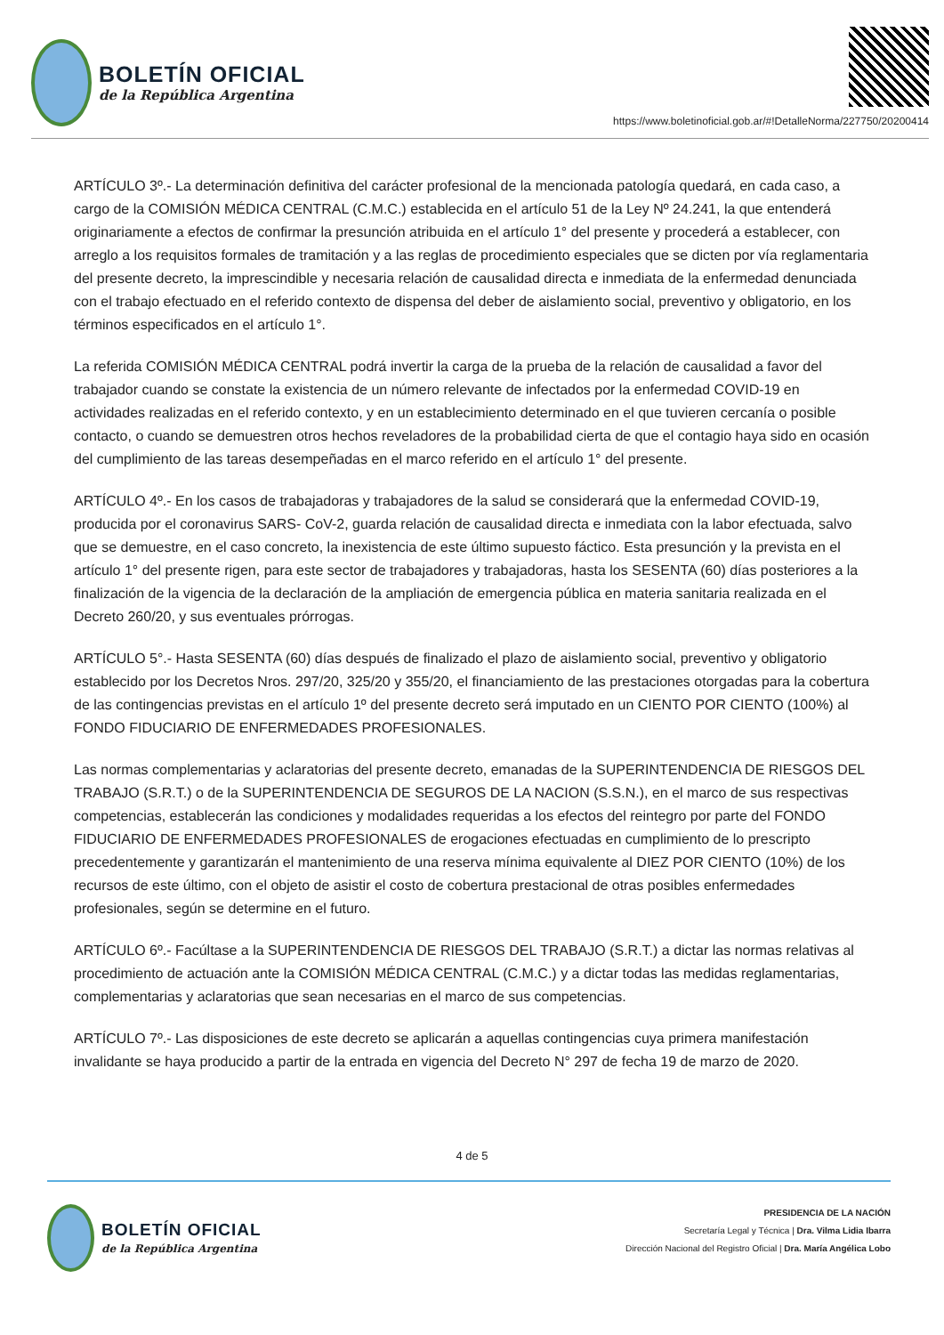BOLETÍN OFICIAL
de la República Argentina
https://www.boletinoficial.gob.ar/#!DetalleNorma/227750/20200414
ARTÍCULO 3º.- La determinación definitiva del carácter profesional de la mencionada patología quedará, en cada caso, a cargo de la COMISIÓN MÉDICA CENTRAL (C.M.C.) establecida en el artículo 51 de la Ley Nº 24.241, la que entenderá originariamente a efectos de confirmar la presunción atribuida en el artículo 1° del presente y procederá a establecer, con arreglo a los requisitos formales de tramitación y a las reglas de procedimiento especiales que se dicten por vía reglamentaria del presente decreto, la imprescindible y necesaria relación de causalidad directa e inmediata de la enfermedad denunciada con el trabajo efectuado en el referido contexto de dispensa del deber de aislamiento social, preventivo y obligatorio, en los términos especificados en el artículo 1°.
La referida COMISIÓN MÉDICA CENTRAL podrá invertir la carga de la prueba de la relación de causalidad a favor del trabajador cuando se constate la existencia de un número relevante de infectados por la enfermedad COVID-19 en actividades realizadas en el referido contexto, y en un establecimiento determinado en el que tuvieren cercanía o posible contacto, o cuando se demuestren otros hechos reveladores de la probabilidad cierta de que el contagio haya sido en ocasión del cumplimiento de las tareas desempeñadas en el marco referido en el artículo 1° del presente.
ARTÍCULO 4º.- En los casos de trabajadoras y trabajadores de la salud se considerará que la enfermedad COVID-19, producida por el coronavirus SARS- CoV-2, guarda relación de causalidad directa e inmediata con la labor efectuada, salvo que se demuestre, en el caso concreto, la inexistencia de este último supuesto fáctico. Esta presunción y la prevista en el artículo 1° del presente rigen, para este sector de trabajadores y trabajadoras, hasta los SESENTA (60) días posteriores a la finalización de la vigencia de la declaración de la ampliación de emergencia pública en materia sanitaria realizada en el Decreto 260/20, y sus eventuales prórrogas.
ARTÍCULO 5°.- Hasta SESENTA (60) días después de finalizado el plazo de aislamiento social, preventivo y obligatorio establecido por los Decretos Nros. 297/20, 325/20 y 355/20, el financiamiento de las prestaciones otorgadas para la cobertura de las contingencias previstas en el artículo 1º del presente decreto será imputado en un CIENTO POR CIENTO (100%) al FONDO FIDUCIARIO DE ENFERMEDADES PROFESIONALES.
Las normas complementarias y aclaratorias del presente decreto, emanadas de la SUPERINTENDENCIA DE RIESGOS DEL TRABAJO (S.R.T.) o de la SUPERINTENDENCIA DE SEGUROS DE LA NACION (S.S.N.), en el marco de sus respectivas competencias, establecerán las condiciones y modalidades requeridas a los efectos del reintegro por parte del FONDO FIDUCIARIO DE ENFERMEDADES PROFESIONALES de erogaciones efectuadas en cumplimiento de lo prescripto precedentemente y garantizarán el mantenimiento de una reserva mínima equivalente al DIEZ POR CIENTO (10%) de los recursos de este último, con el objeto de asistir el costo de cobertura prestacional de otras posibles enfermedades profesionales, según se determine en el futuro.
ARTÍCULO 6º.- Facúltase a la SUPERINTENDENCIA DE RIESGOS DEL TRABAJO (S.R.T.) a dictar las normas relativas al procedimiento de actuación ante la COMISIÓN MÉDICA CENTRAL (C.M.C.) y a dictar todas las medidas reglamentarias, complementarias y aclaratorias que sean necesarias en el marco de sus competencias.
ARTÍCULO 7º.- Las disposiciones de este decreto se aplicarán a aquellas contingencias cuya primera manifestación invalidante se haya producido a partir de la entrada en vigencia del Decreto N° 297 de fecha 19 de marzo de 2020.
4 de 5
BOLETÍN OFICIAL
de la República Argentina
PRESIDENCIA DE LA NACIÓN
Secretaría Legal y Técnica | Dra. Vilma Lidia Ibarra
Dirección Nacional del Registro Oficial | Dra. María Angélica Lobo